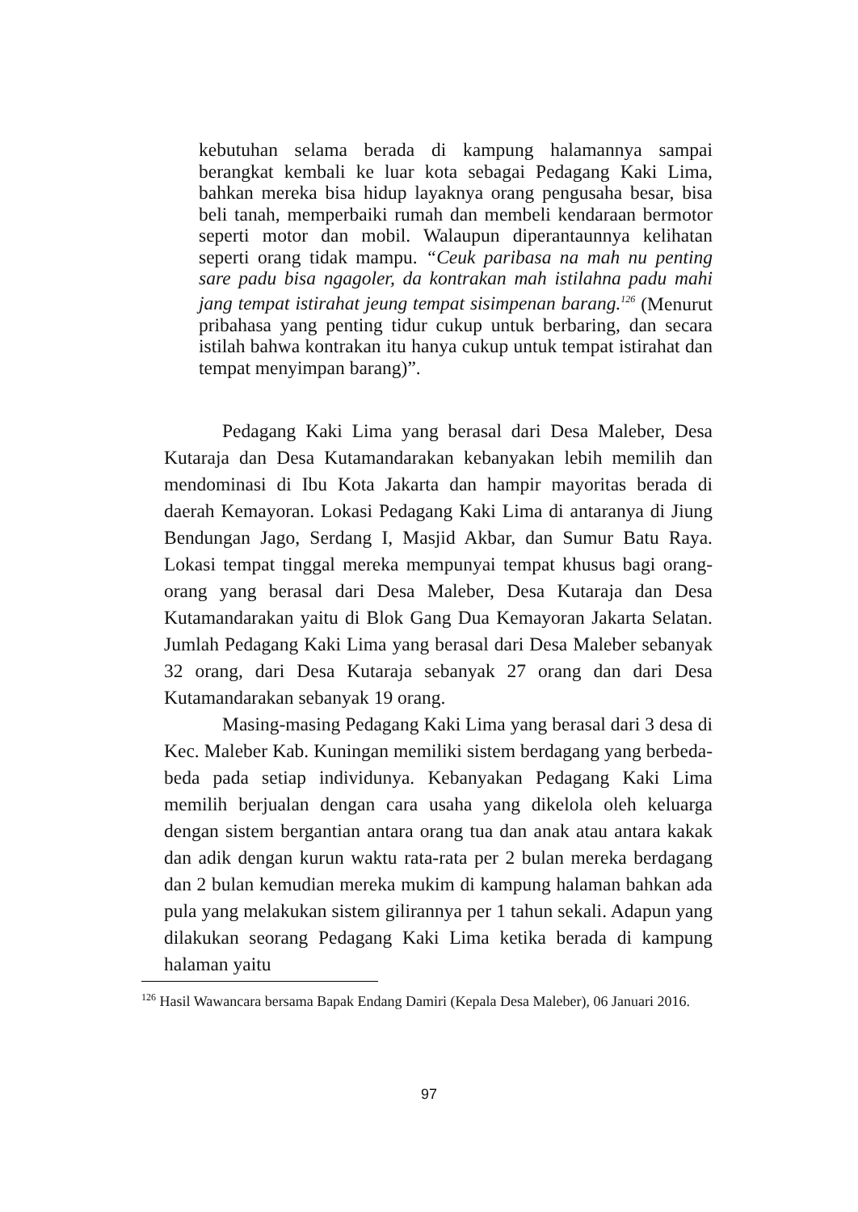kebutuhan selama berada di kampung halamannya sampai berangkat kembali ke luar kota sebagai Pedagang Kaki Lima, bahkan mereka bisa hidup layaknya orang pengusaha besar, bisa beli tanah, memperbaiki rumah dan membeli kendaraan bermotor seperti motor dan mobil. Walaupun diperantaunnya kelihatan seperti orang tidak mampu. “Ceuk paribasa na mah nu penting sare padu bisa ngagoler, da kontrakan mah istilahna padu mahi jang tempat istirahat jeung tempat sisimpenan barang.<sup>126</sup> (Menurut pribahasa yang penting tidur cukup untuk berbaring, dan secara istilah bahwa kontrakan itu hanya cukup untuk tempat istirahat dan tempat menyimpan barang)”.
Pedagang Kaki Lima yang berasal dari Desa Maleber, Desa Kutaraja dan Desa Kutamandarakan kebanyakan lebih memilih dan mendominasi di Ibu Kota Jakarta dan hampir mayoritas berada di daerah Kemayoran. Lokasi Pedagang Kaki Lima di antaranya di Jiung Bendungan Jago, Serdang I, Masjid Akbar, dan Sumur Batu Raya. Lokasi tempat tinggal mereka mempunyai tempat khusus bagi orang-orang yang berasal dari Desa Maleber, Desa Kutaraja dan Desa Kutamandarakan yaitu di Blok Gang Dua Kemayoran Jakarta Selatan. Jumlah Pedagang Kaki Lima yang berasal dari Desa Maleber sebanyak 32 orang, dari Desa Kutaraja sebanyak 27 orang dan dari Desa Kutamandarakan sebanyak 19 orang.
Masing-masing Pedagang Kaki Lima yang berasal dari 3 desa di Kec. Maleber Kab. Kuningan memiliki sistem berdagang yang berbeda-beda pada setiap individunya. Kebanyakan Pedagang Kaki Lima memilih berjualan dengan cara usaha yang dikelola oleh keluarga dengan sistem bergantian antara orang tua dan anak atau antara kakak dan adik dengan kurun waktu rata-rata per 2 bulan mereka berdagang dan 2 bulan kemudian mereka mukim di kampung halaman bahkan ada pula yang melakukan sistem gilirannya per 1 tahun sekali. Adapun yang dilakukan seorang Pedagang Kaki Lima ketika berada di kampung halaman yaitu
<sup>126</sup> Hasil Wawancara bersama Bapak Endang Damiri (Kepala Desa Maleber), 06 Januari 2016.
97